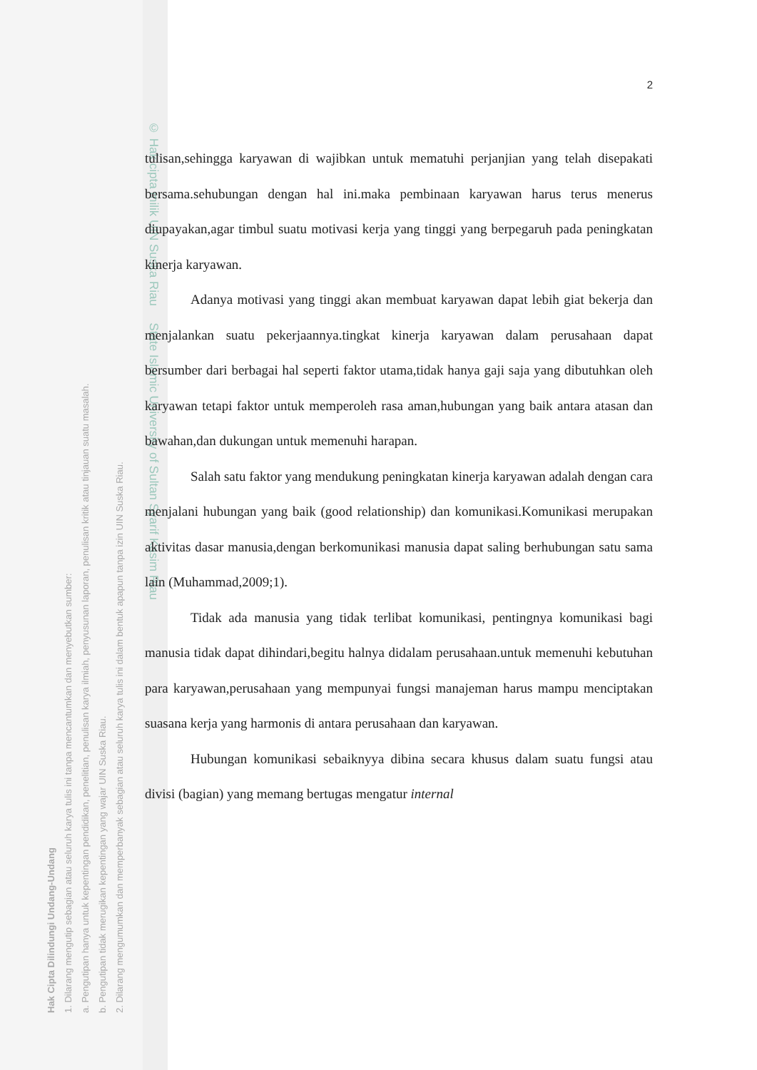Hak Cipta Dilindungi Undang-Undang
1. Dilarang mengutip sebagian atau seluruh karya tulis ini tanpa mencantumkan dan menyebutkan sumber:
a. Pengutipan hanya untuk kepentingan pendidikan, penelitian, penulisan karya ilmiah, penyusunan laporan, penulisan kritik atau tinjauan suatu masalah.
b. Pengutipan tidak merugikan kepentingan yang wajar UIN Suska Riau.
2. Dilarang mengumumkan dan memperbanyak sebagian atau seluruh karya tulis ini dalam bentuk apapun tanpa izin UIN Suska Riau.
© Hak cipta milik UIN Suska Riau State Islamic University of Sultan Syarif Kasim Riau
2
tulisan,sehingga karyawan di wajibkan untuk mematuhi perjanjian yang telah disepakati bersama.sehubungan dengan hal ini.maka pembinaan karyawan harus terus menerus diupayakan,agar timbul suatu motivasi kerja yang tinggi yang berpegaruh pada peningkatan kinerja karyawan.
Adanya motivasi yang tinggi akan membuat karyawan dapat lebih giat bekerja dan menjalankan suatu pekerjaannya.tingkat kinerja karyawan dalam perusahaan dapat bersumber dari berbagai hal seperti faktor utama,tidak hanya gaji saja yang dibutuhkan oleh karyawan tetapi faktor untuk memperoleh rasa aman,hubungan yang baik antara atasan dan bawahan,dan dukungan untuk memenuhi harapan.
Salah satu faktor yang mendukung peningkatan kinerja karyawan adalah dengan cara menjalani hubungan yang baik (good relationship) dan komunikasi.Komunikasi merupakan aktivitas dasar manusia,dengan berkomunikasi manusia dapat saling berhubungan satu sama lain (Muhammad,2009;1).
Tidak ada manusia yang tidak terlibat komunikasi, pentingnya komunikasi bagi manusia tidak dapat dihindari,begitu halnya didalam perusahaan.untuk memenuhi kebutuhan para karyawan,perusahaan yang mempunyai fungsi manajeman harus mampu menciptakan suasana kerja yang harmonis di antara perusahaan dan karyawan.
Hubungan komunikasi sebaiknyya dibina secara khusus dalam suatu fungsi atau divisi (bagian) yang memang bertugas mengatur internal